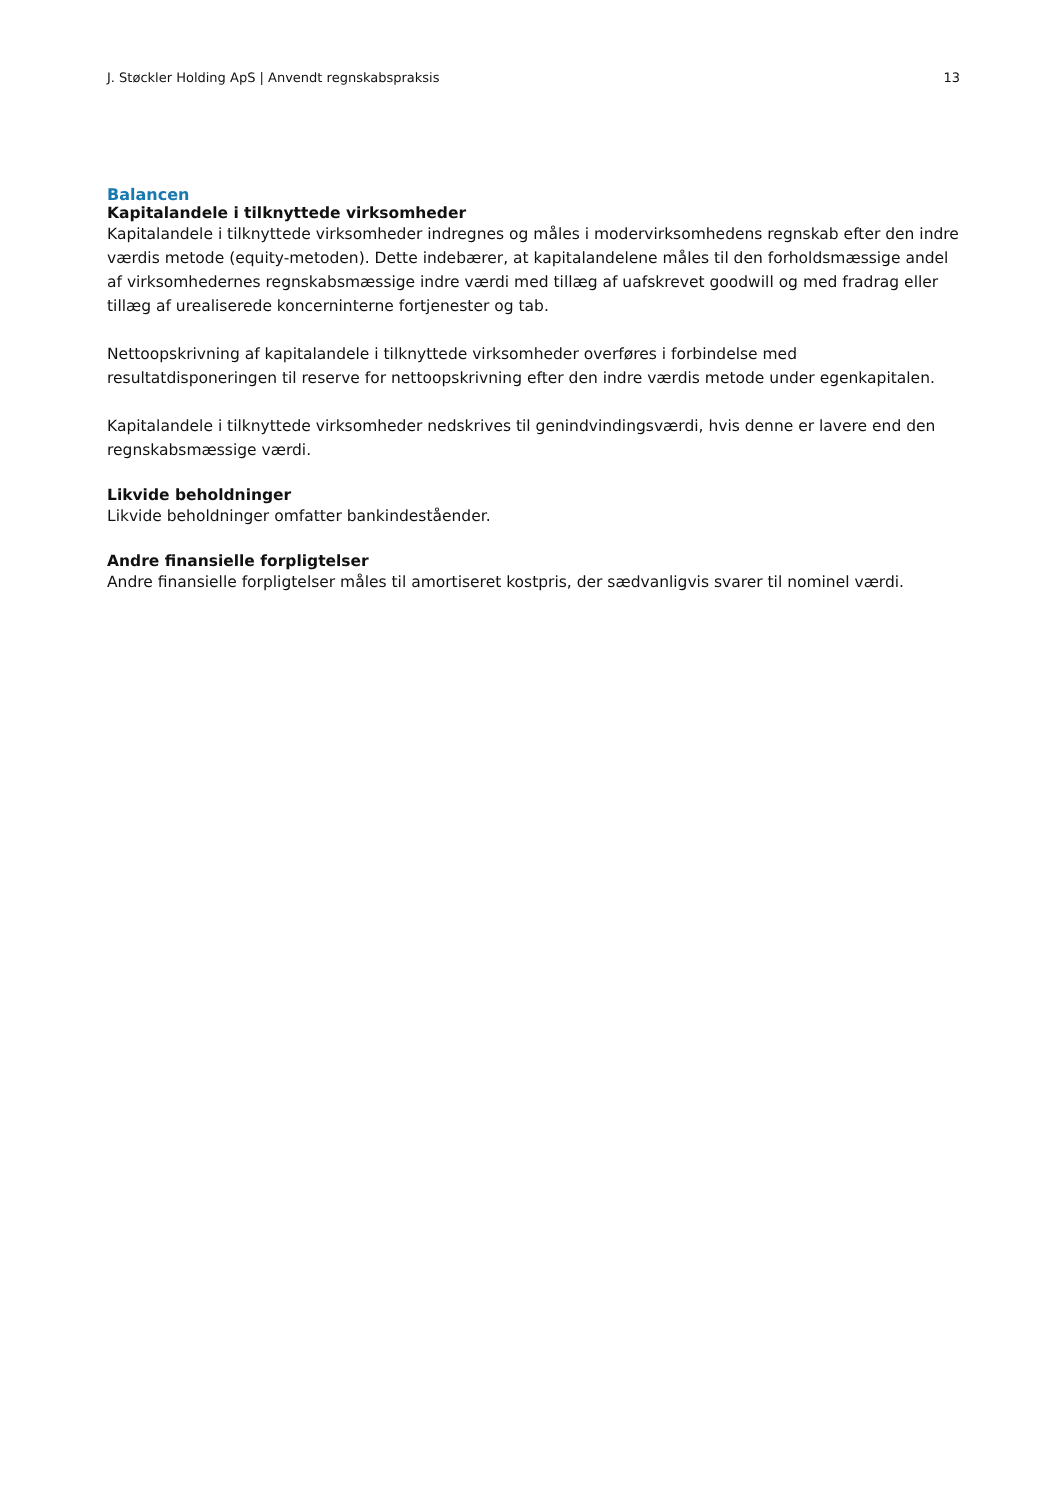J. Støckler Holding ApS | Anvendt regnskabspraksis 13
Balancen
Kapitalandele i tilknyttede virksomheder
Kapitalandele i tilknyttede virksomheder indregnes og måles i modervirksomhedens regnskab efter den indre værdis metode (equity-metoden). Dette indebærer, at kapitalandelene måles til den forholdsmæssige andel af virksomhedernes regnskabsmæssige indre værdi med tillæg af uafskrevet goodwill og med fradrag eller tillæg af urealiserede koncerninterne fortjenester og tab.
Nettoopskrivning af kapitalandele i tilknyttede virksomheder overføres i forbindelse med resultatdisponeringen til reserve for nettoopskrivning efter den indre værdis metode under egenkapitalen.
Kapitalandele i tilknyttede virksomheder nedskrives til genindvindingsværdi, hvis denne er lavere end den regnskabsmæssige værdi.
Likvide beholdninger
Likvide beholdninger omfatter bankindeståender.
Andre finansielle forpligtelser
Andre finansielle forpligtelser måles til amortiseret kostpris, der sædvanligvis svarer til nominel værdi.